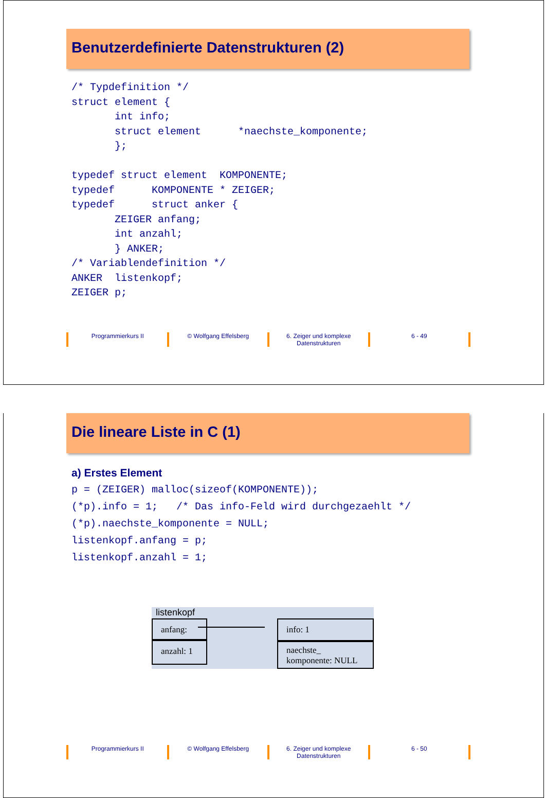Benutzerdefinierte Datenstrukturen (2)
/* Typdefinition */
struct element {
       int info;
       struct element      *naechste_komponente;
       };

typedef struct element  KOMPONENTE;
typedef      KOMPONENTE * ZEIGER;
typedef      struct anker {
       ZEIGER anfang;
       int anzahl;
       } ANKER;
/* Variablendefinition */
ANKER  listenkopf;
ZEIGER p;
Programmierkurs II © Wolfgang Effelsberg 6. Zeiger und komplexe Datenstrukturen
6 - 49
Die lineare Liste in C (1)
a) Erstes Element
p = (ZEIGER) malloc(sizeof(KOMPONENTE));
(*p).info = 1;   /* Das info-Feld wird durchgezaehlt */
(*p).naechste_komponente = NULL;
listenkopf.anfang = p;
listenkopf.anzahl = 1;
listenkopf
anfang:
anzahl: 1
info: 1
naechste_ komponente: NULL
Programmierkurs II © Wolfgang Effelsberg 6. Zeiger und komplexe Datenstrukturen
6 - 50